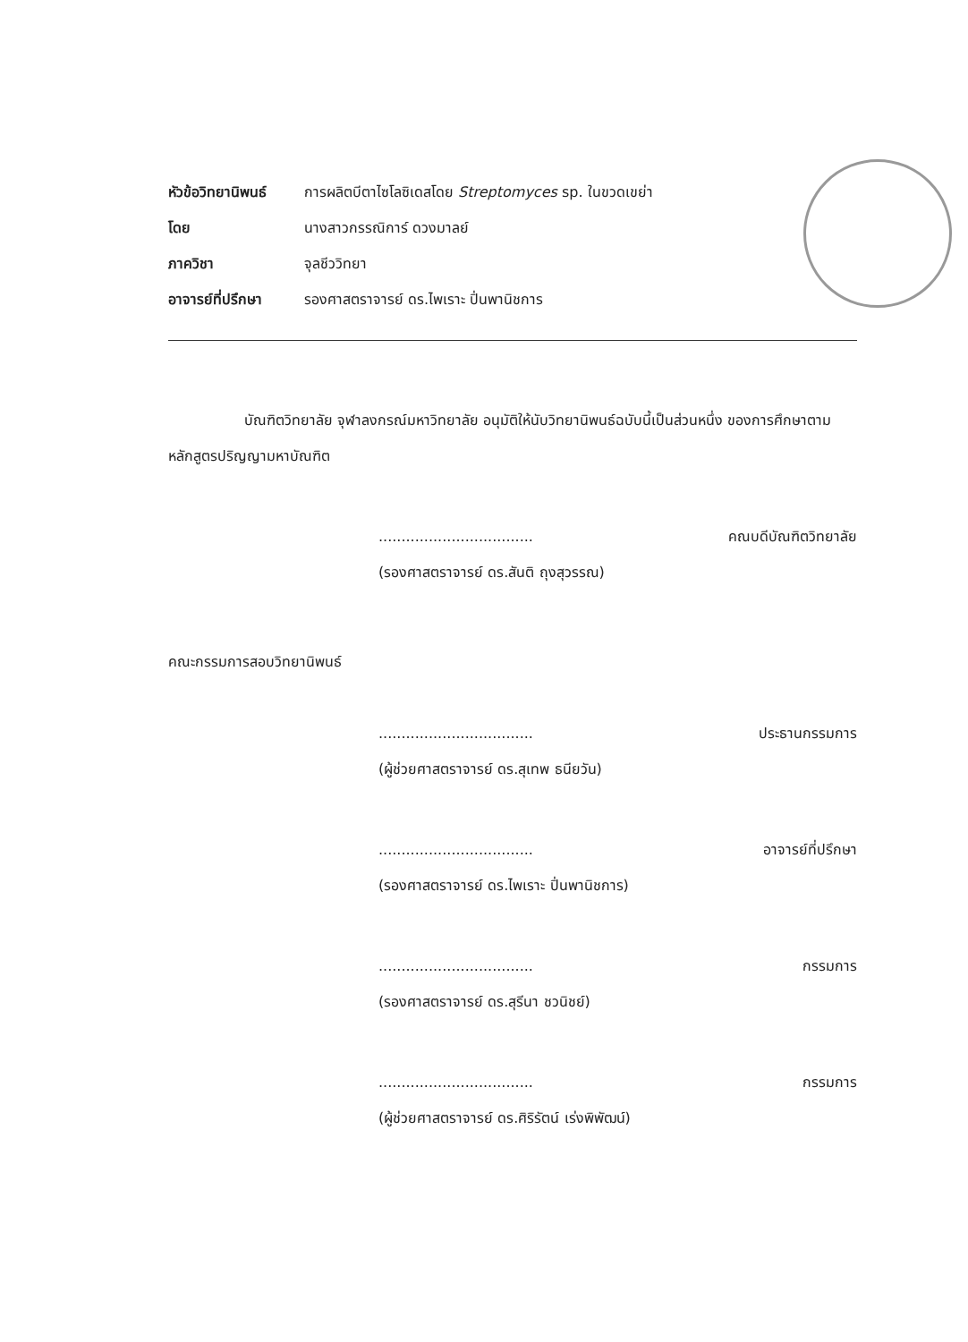หัวข้อวิทยานิพนธ์ การผลิตบีตาไซโลซิเดสโดย Streptomyces sp. ในขวดเขย่า
โดย นางสาวกรรณิการ์ ดวงมาลย์
ภาควิชา จุลชีววิทยา
อาจารย์ที่ปรึกษา รองศาสตราจารย์ ดร.ไพเราะ ปิ่นพานิชการ
บัณฑิตวิทยาลัย จุฬาลงกรณ์มหาวิทยาลัย อนุมัติให้นับวิทยานิพนธ์ฉบับนี้เป็นส่วนหนึ่ง ของการศึกษาตามหลักสูตรปริญญามหาบัณฑิต
.................................. คณบดีบัณฑิตวิทยาลัย
(รองศาสตราจารย์ ดร.สันติ ถุงสุวรรณ)
คณะกรรมการสอบวิทยานิพนธ์
.................................. ประธานกรรมการ
(ผู้ช่วยศาสตราจารย์ ดร.สุเทพ ธนียวัน)
.................................. อาจารย์ที่ปรึกษา
(รองศาสตราจารย์ ดร.ไพเราะ ปิ่นพานิชการ)
.................................. กรรมการ
(รองศาสตราจารย์ ดร.สุรีนา ชวนิชย์)
.................................. กรรมการ
(ผู้ช่วยศาสตราจารย์ ดร.ศิริรัตน์ เร่งพิพัฒน์)